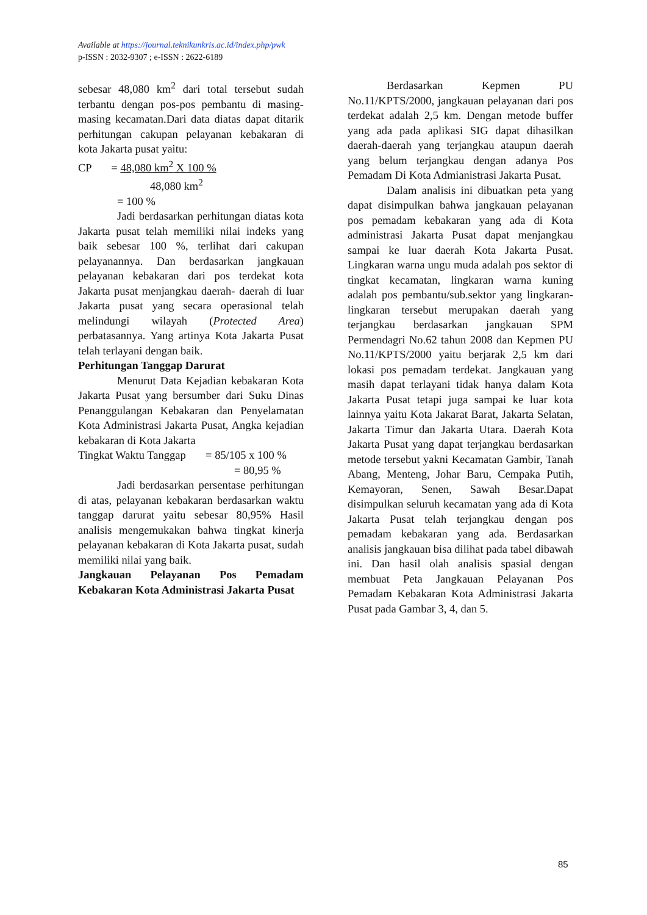Available at https://journal.teknikunkris.ac.id/index.php/pwk
p-ISSN : 2032-9307 ; e-ISSN : 2622-6189
sebesar 48,080 km<sup>2</sup> dari total tersebut sudah terbantu dengan pos-pos pembantu di masing-masing kecamatan.Dari data diatas dapat ditarik perhitungan cakupan pelayanan kebakaran di kota Jakarta pusat yaitu:
CP = 48,080 km<sup>2</sup> X 100 %
48,080 km<sup>2</sup>
= 100 %
Jadi berdasarkan perhitungan diatas kota Jakarta pusat telah memiliki nilai indeks yang baik sebesar 100 %, terlihat dari cakupan pelayanannya. Dan berdasarkan jangkauan pelayanan kebakaran dari pos terdekat kota Jakarta pusat menjangkau daerah- daerah di luar Jakarta pusat yang secara operasional telah melindungi wilayah (Protected Area) perbatasannya. Yang artinya Kota Jakarta Pusat telah terlayani dengan baik.
Perhitungan Tanggap Darurat
Menurut Data Kejadian kebakaran Kota Jakarta Pusat yang bersumber dari Suku Dinas Penanggulangan Kebakaran dan Penyelamatan Kota Administrasi Jakarta Pusat, Angka kejadian kebakaran di Kota Jakarta
Tingkat Waktu Tanggap = 85/105 x 100 %
= 80,95 %
Jadi berdasarkan persentase perhitungan di atas, pelayanan kebakaran berdasarkan waktu tanggap darurat yaitu sebesar 80,95% Hasil analisis mengemukakan bahwa tingkat kinerja pelayanan kebakaran di Kota Jakarta pusat, sudah memiliki nilai yang baik.
Jangkauan Pelayanan Pos Pemadam Kebakaran Kota Administrasi Jakarta Pusat
Berdasarkan Kepmen PU No.11/KPTS/2000, jangkauan pelayanan dari pos terdekat adalah 2,5 km. Dengan metode buffer yang ada pada aplikasi SIG dapat dihasilkan daerah-daerah yang terjangkau ataupun daerah yang belum terjangkau dengan adanya Pos Pemadam Di Kota Admianistrasi Jakarta Pusat.
Dalam analisis ini dibuatkan peta yang dapat disimpulkan bahwa jangkauan pelayanan pos pemadam kebakaran yang ada di Kota administrasi Jakarta Pusat dapat menjangkau sampai ke luar daerah Kota Jakarta Pusat. Lingkaran warna ungu muda adalah pos sektor di tingkat kecamatan, lingkaran warna kuning adalah pos pembantu/sub.sektor yang lingkaran-lingkaran tersebut merupakan daerah yang terjangkau berdasarkan jangkauan SPM Permendagri No.62 tahun 2008 dan Kepmen PU No.11/KPTS/2000 yaitu berjarak 2,5 km dari lokasi pos pemadam terdekat. Jangkauan yang masih dapat terlayani tidak hanya dalam Kota Jakarta Pusat tetapi juga sampai ke luar kota lainnya yaitu Kota Jakarat Barat, Jakarta Selatan, Jakarta Timur dan Jakarta Utara. Daerah Kota Jakarta Pusat yang dapat terjangkau berdasarkan metode tersebut yakni Kecamatan Gambir, Tanah Abang, Menteng, Johar Baru, Cempaka Putih, Kemayoran, Senen, Sawah Besar.Dapat disimpulkan seluruh kecamatan yang ada di Kota Jakarta Pusat telah terjangkau dengan pos pemadam kebakaran yang ada. Berdasarkan analisis jangkauan bisa dilihat pada tabel dibawah ini. Dan hasil olah analisis spasial dengan membuat Peta Jangkauan Pelayanan Pos Pemadam Kebakaran Kota Administrasi Jakarta Pusat pada Gambar 3, 4, dan 5.
85